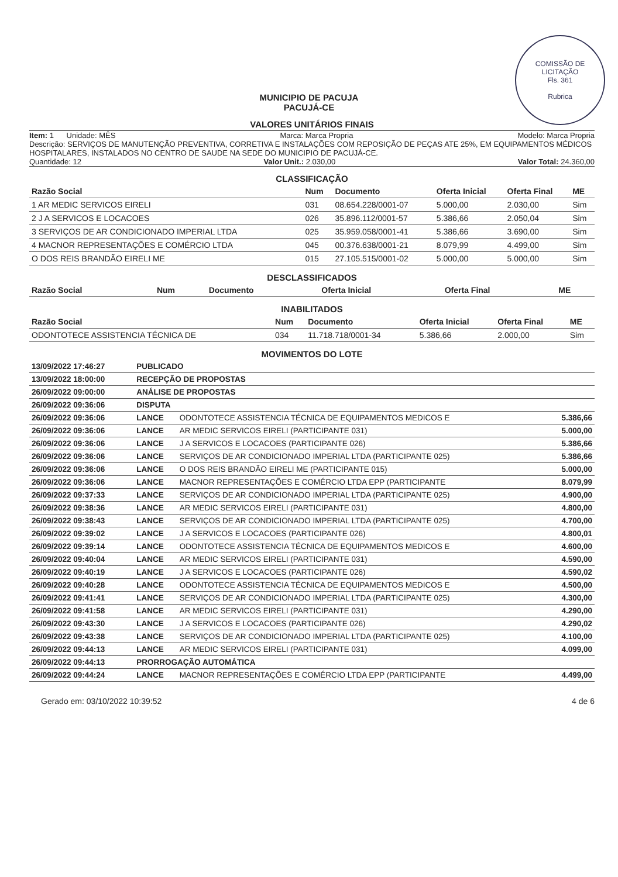COMISSÃO DE LICITAÇÃO
Fls. 361
Rubrica
MUNICIPIO DE PACUJA
PACUJÁ-CE
VALORES UNITÁRIOS FINAIS
Item: 1 Unidade: MÊS Marca: Marca Propria Modelo: Marca Propria
Descrição: SERVIÇOS DE MANUTENÇÃO PREVENTIVA, CORRETIVA E INSTALAÇÕES COM REPOSIÇÃO DE PEÇAS ATE 25%, EM EQUIPAMENTOS MÉDICOS HOSPITALARES, INSTALADOS NO CENTRO DE SAUDE NA SEDE DO MUNICIPIO DE PACUJÁ-CE.
Quantidade: 12 Valor Unit.: 2.030,00 Valor Total: 24.360,00
CLASSIFICAÇÃO
| Razão Social | Num | Documento | Oferta Inicial | Oferta Final | ME |
| --- | --- | --- | --- | --- | --- |
| 1 AR MEDIC SERVICOS EIRELI | 031 | 08.654.228/0001-07 | 5.000,00 | 2.030,00 | Sim |
| 2 J A SERVICOS E LOCACOES | 026 | 35.896.112/0001-57 | 5.386,66 | 2.050,04 | Sim |
| 3 SERVIÇOS DE AR CONDICIONADO IMPERIAL LTDA | 025 | 35.959.058/0001-41 | 5.386,66 | 3.690,00 | Sim |
| 4 MACNOR REPRESENTAÇÕES E COMÉRCIO LTDA | 045 | 00.376.638/0001-21 | 8.079,99 | 4.499,00 | Sim |
| O DOS REIS BRANDÃO EIRELI ME | 015 | 27.105.515/0001-02 | 5.000,00 | 5.000,00 | Sim |
DESCLASSIFICADOS
| Razão Social | Num | Documento | Oferta Inicial | Oferta Final | ME |
| --- | --- | --- | --- | --- | --- |
INABILITADOS
| Razão Social | Num | Documento | Oferta Inicial | Oferta Final | ME |
| --- | --- | --- | --- | --- | --- |
| ODONTOTECE ASSISTENCIA TÉCNICA DE | 034 | 11.718.718/0001-34 | 5.386,66 | 2.000,00 | Sim |
MOVIMENTOS DO LOTE
| 13/09/2022 17:46:27 | PUBLICADO | | |
| 13/09/2022 18:00:00 | RECEPÇÃO DE PROPOSTAS | | |
| 26/09/2022 09:00:00 | ANÁLISE DE PROPOSTAS | | |
| 26/09/2022 09:36:06 | DISPUTA | | |
| 26/09/2022 09:36:06 | LANCE | ODONTOTECE ASSISTENCIA TÉCNICA DE EQUIPAMENTOS MEDICOS E | 5.386,66 |
| 26/09/2022 09:36:06 | LANCE | AR MEDIC SERVICOS EIRELI (PARTICIPANTE 031) | 5.000,00 |
| 26/09/2022 09:36:06 | LANCE | J A SERVICOS E LOCACOES (PARTICIPANTE 026) | 5.386,66 |
| 26/09/2022 09:36:06 | LANCE | SERVIÇOS DE AR CONDICIONADO IMPERIAL LTDA (PARTICIPANTE 025) | 5.386,66 |
| 26/09/2022 09:36:06 | LANCE | O DOS REIS BRANDÃO EIRELI ME (PARTICIPANTE 015) | 5.000,00 |
| 26/09/2022 09:36:06 | LANCE | MACNOR REPRESENTAÇÕES E COMÉRCIO LTDA EPP (PARTICIPANTE | 8.079,99 |
| 26/09/2022 09:37:33 | LANCE | SERVIÇOS DE AR CONDICIONADO IMPERIAL LTDA (PARTICIPANTE 025) | 4.900,00 |
| 26/09/2022 09:38:36 | LANCE | AR MEDIC SERVICOS EIRELI (PARTICIPANTE 031) | 4.800,00 |
| 26/09/2022 09:38:43 | LANCE | SERVIÇOS DE AR CONDICIONADO IMPERIAL LTDA (PARTICIPANTE 025) | 4.700,00 |
| 26/09/2022 09:39:02 | LANCE | J A SERVICOS E LOCACOES (PARTICIPANTE 026) | 4.800,01 |
| 26/09/2022 09:39:14 | LANCE | ODONTOTECE ASSISTENCIA TÉCNICA DE EQUIPAMENTOS MEDICOS E | 4.600,00 |
| 26/09/2022 09:40:04 | LANCE | AR MEDIC SERVICOS EIRELI (PARTICIPANTE 031) | 4.590,00 |
| 26/09/2022 09:40:19 | LANCE | J A SERVICOS E LOCACOES (PARTICIPANTE 026) | 4.590,02 |
| 26/09/2022 09:40:28 | LANCE | ODONTOTECE ASSISTENCIA TÉCNICA DE EQUIPAMENTOS MEDICOS E | 4.500,00 |
| 26/09/2022 09:41:41 | LANCE | SERVIÇOS DE AR CONDICIONADO IMPERIAL LTDA (PARTICIPANTE 025) | 4.300,00 |
| 26/09/2022 09:41:58 | LANCE | AR MEDIC SERVICOS EIRELI (PARTICIPANTE 031) | 4.290,00 |
| 26/09/2022 09:43:30 | LANCE | J A SERVICOS E LOCACOES (PARTICIPANTE 026) | 4.290,02 |
| 26/09/2022 09:43:38 | LANCE | SERVIÇOS DE AR CONDICIONADO IMPERIAL LTDA (PARTICIPANTE 025) | 4.100,00 |
| 26/09/2022 09:44:13 | LANCE | AR MEDIC SERVICOS EIRELI (PARTICIPANTE 031) | 4.099,00 |
| 26/09/2022 09:44:13 | PRORROGAÇÃO AUTOMÁTICA | | |
| 26/09/2022 09:44:24 | LANCE | MACNOR REPRESENTAÇÕES E COMÉRCIO LTDA EPP (PARTICIPANTE | 4.499,00 |
Gerado em: 03/10/2022 10:39:52 4 de 6